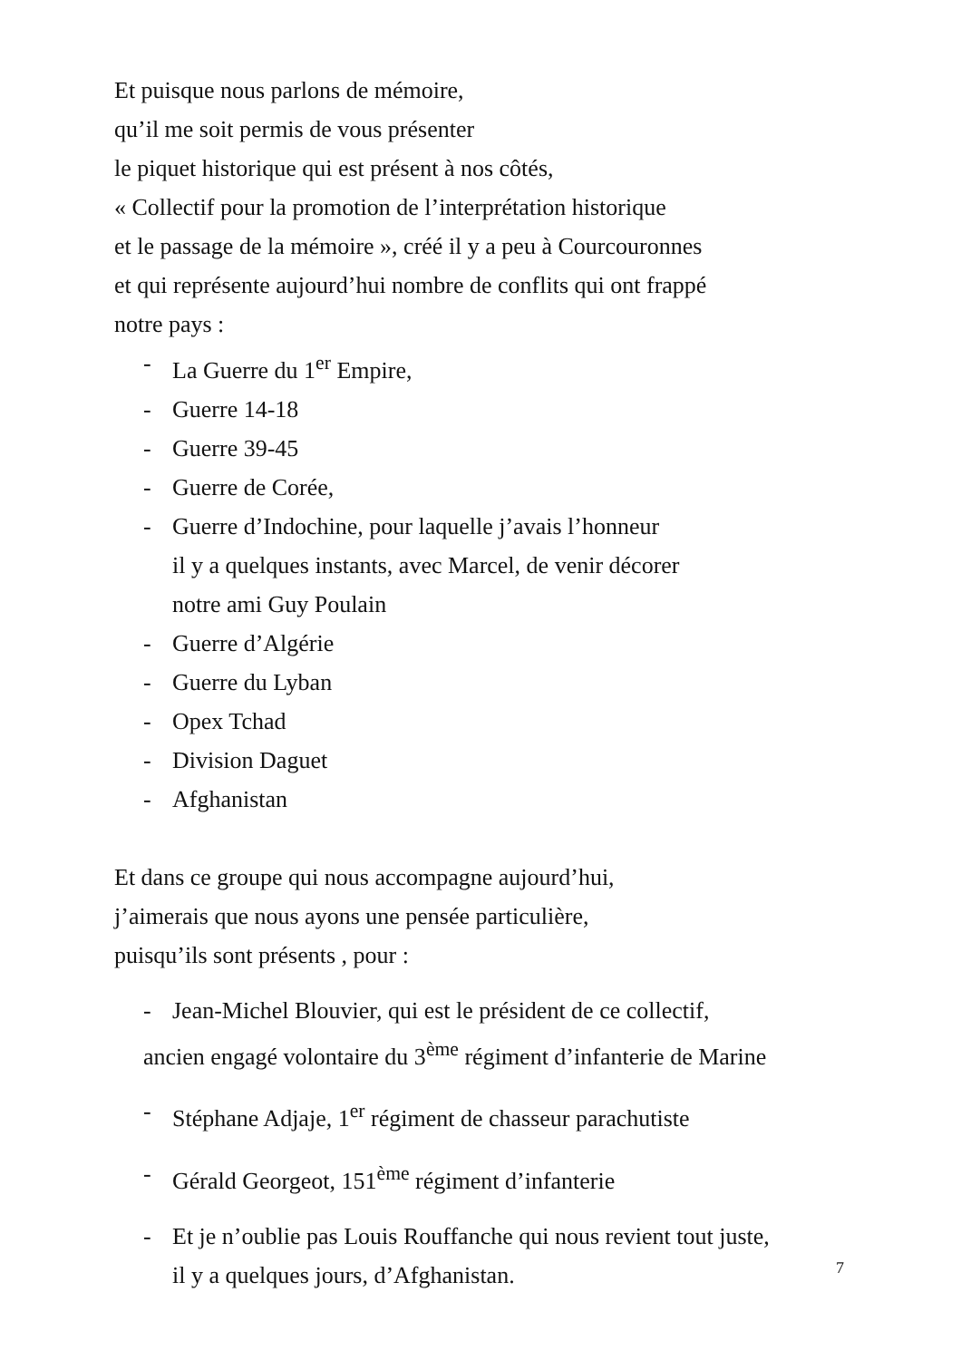Et puisque nous parlons de mémoire,
qu’il me soit permis de vous présenter
le piquet historique qui est présent à nos côtés,
« Collectif pour la promotion de l’interprétation historique
et le passage de la mémoire », créé il y a peu à Courcouronnes
et qui représente aujourd’hui nombre de conflits qui ont frappé
notre pays :
- La Guerre du 1<sup>er</sup> Empire,
- Guerre 14-18
- Guerre 39-45
- Guerre de Corée,
- Guerre d’Indochine, pour laquelle j’avais l’honneur
il y a quelques instants, avec Marcel, de venir décorer
notre ami Guy Poulain
- Guerre d’Algérie
- Guerre du Lyban
- Opex Tchad
- Division Daguet
- Afghanistan
Et dans ce groupe qui nous accompagne aujourd’hui,
j’aimerais que nous ayons une pensée particulière,
puisqu’ils sont présents , pour :
- Jean-Michel Blouvier, qui est le président de ce collectif,
ancien engagé volontaire du 3<sup>ème</sup> régiment d’infanterie de Marine
- Stéphane Adjaje, 1<sup>er</sup> régiment de chasseur parachutiste
- Gérald Georgeot, 151<sup>ème</sup> régiment d’infanterie
- Et je n’oublie pas Louis Rouffanche qui nous revient tout juste,
il y a quelques jours, d’Afghanistan.
7